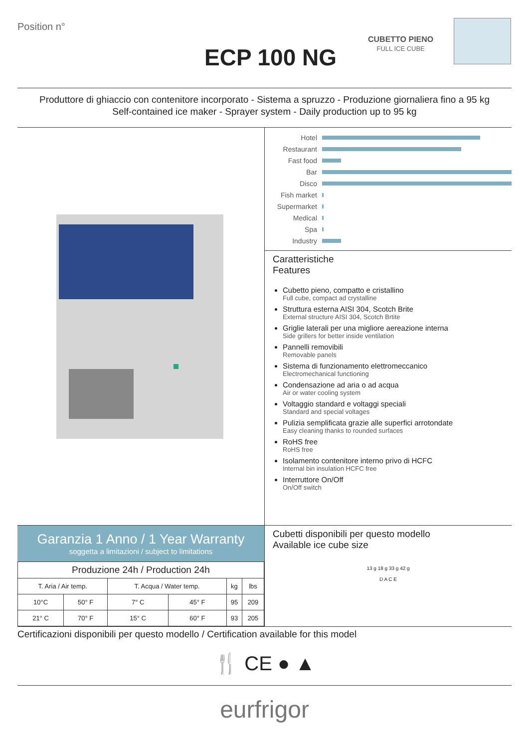Position n°
ECP 100 NG
CUBETTO PIENO
FULL ICE CUBE
Produttore di ghiaccio con contenitore incorporato - Sistema a spruzzo - Produzione giornaliera fino a 95 kg
Self-contained ice maker - Sprayer system - Daily production up to 95 kg
Hotel
Restaurant
Fast food
Bar
Disco
Fish market
Supermarket
Medical
Spa
Industry
Caratteristiche
Features
Cubetto pieno, compatto e cristallino
Full cube, compact ad crystalline
Struttura esterna AISI 304, Scotch Brite
External structure AISI 304, Scotch Brtite
Griglie laterali per una migliore aereazione interna
Side grillers for better inside ventilation
Pannelli removibili
Removable panels
Sistema di funzionamento elettromeccanico
Electromechanical functioning
Condensazione ad aria o ad acqua
Air or water cooling system
Voltaggio standard e voltaggi speciali
Standard and special voltages
Pulizia semplificata grazie alle superfici arrotondate
Easy cleaning thanks to rounded surfaces
RoHS free
RoHS free
Isolamento contenitore interno privo di HCFC
Internal bin insulation HCFC free
Interruttore On/Off
On/Off switch
Garanzia 1 Anno / 1 Year Warranty
soggetta a limitazioni / subject to limitations
| Produzione 24h / Production 24h | | | | | |
| --- | --- | --- | --- | --- | --- |
| T. Aria / Air temp. | | T. Acqua / Water temp. | | kg | lbs |
| 10°C | 50° F | 7° C | 45° F | 95 | 209 |
| 21° C | 70° F | 15° C | 60° F | 93 | 205 |
Cubetti disponibili per questo modello
Available ice cube size
13 g 18 g 33 g 42 g
D A C E
Certificazioni disponibili per questo modello / Certification available for this model
🍴 CE ● ▲
eurfrigor